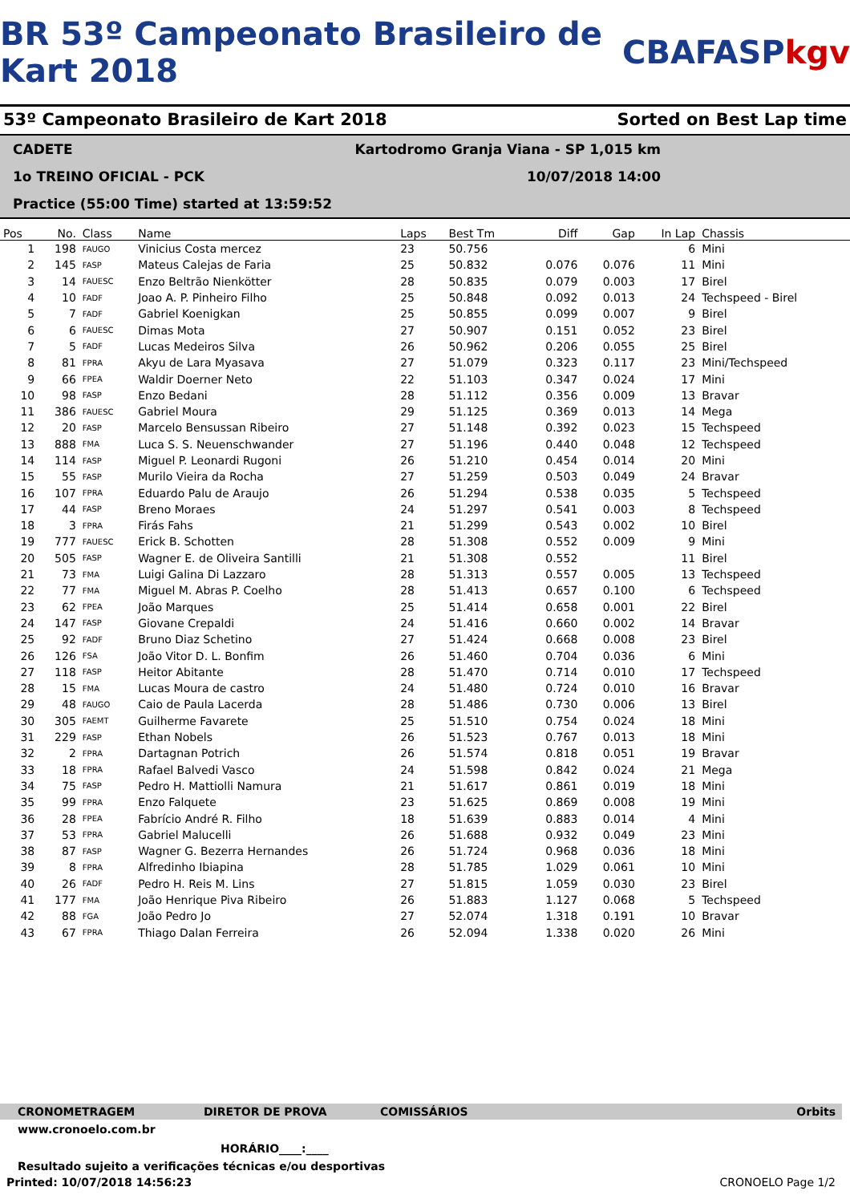BR 53º Campeonato Brasileiro de Kart 2018
CBA FASP kgv
53º Campeonato Brasileiro de Kart 2018 Sorted on Best Lap time
CADETE Kartodromo Granja Viana - SP 1,015 km
1o TREINO OFICIAL - PCK 10/07/2018 14:00
Practice (55:00 Time) started at 13:59:52
| Pos | No. | Class | Name | Laps | Best Tm | Diff | Gap | In Lap | Chassis |
| --- | --- | --- | --- | --- | --- | --- | --- | --- | --- |
| 1 | 198 | FAUGO | Vinicius Costa mercez | 23 | 50.756 | | | 6 | Mini |
| 2 | 145 | FASP | Mateus Calejas de Faria | 25 | 50.832 | 0.076 | 0.076 | 11 | Mini |
| 3 | 14 | FAUESC | Enzo Beltrão Nienkötter | 28 | 50.835 | 0.079 | 0.003 | 17 | Birel |
| 4 | 10 | FADF | Joao A. P. Pinheiro Filho | 25 | 50.848 | 0.092 | 0.013 | 24 | Techspeed - Birel |
| 5 | 7 | FADF | Gabriel Koenigkan | 25 | 50.855 | 0.099 | 0.007 | 9 | Birel |
| 6 | 6 | FAUESC | Dimas Mota | 27 | 50.907 | 0.151 | 0.052 | 23 | Birel |
| 7 | 5 | FADF | Lucas Medeiros Silva | 26 | 50.962 | 0.206 | 0.055 | 25 | Birel |
| 8 | 81 | FPRA | Akyu de Lara Myasava | 27 | 51.079 | 0.323 | 0.117 | 23 | Mini/Techspeed |
| 9 | 66 | FPEA | Waldir Doerner Neto | 22 | 51.103 | 0.347 | 0.024 | 17 | Mini |
| 10 | 98 | FASP | Enzo Bedani | 28 | 51.112 | 0.356 | 0.009 | 13 | Bravar |
| 11 | 386 | FAUESC | Gabriel Moura | 29 | 51.125 | 0.369 | 0.013 | 14 | Mega |
| 12 | 20 | FASP | Marcelo Bensussan Ribeiro | 27 | 51.148 | 0.392 | 0.023 | 15 | Techspeed |
| 13 | 888 | FMA | Luca S. S. Neuenschwander | 27 | 51.196 | 0.440 | 0.048 | 12 | Techspeed |
| 14 | 114 | FASP | Miguel P. Leonardi Rugoni | 26 | 51.210 | 0.454 | 0.014 | 20 | Mini |
| 15 | 55 | FASP | Murilo Vieira da Rocha | 27 | 51.259 | 0.503 | 0.049 | 24 | Bravar |
| 16 | 107 | FPRA | Eduardo Palu de Araujo | 26 | 51.294 | 0.538 | 0.035 | 5 | Techspeed |
| 17 | 44 | FASP | Breno Moraes | 24 | 51.297 | 0.541 | 0.003 | 8 | Techspeed |
| 18 | 3 | FPRA | Firás Fahs | 21 | 51.299 | 0.543 | 0.002 | 10 | Birel |
| 19 | 777 | FAUESC | Erick B. Schotten | 28 | 51.308 | 0.552 | 0.009 | 9 | Mini |
| 20 | 505 | FASP | Wagner E. de Oliveira Santilli | 21 | 51.308 | 0.552 | | 11 | Birel |
| 21 | 73 | FMA | Luigi Galina Di Lazzaro | 28 | 51.313 | 0.557 | 0.005 | 13 | Techspeed |
| 22 | 77 | FMA | Miguel M. Abras P. Coelho | 28 | 51.413 | 0.657 | 0.100 | 6 | Techspeed |
| 23 | 62 | FPEA | João Marques | 25 | 51.414 | 0.658 | 0.001 | 22 | Birel |
| 24 | 147 | FASP | Giovane Crepaldi | 24 | 51.416 | 0.660 | 0.002 | 14 | Bravar |
| 25 | 92 | FADF | Bruno Diaz Schetino | 27 | 51.424 | 0.668 | 0.008 | 23 | Birel |
| 26 | 126 | FSA | João Vitor D. L. Bonfim | 26 | 51.460 | 0.704 | 0.036 | 6 | Mini |
| 27 | 118 | FASP | Heitor Abitante | 28 | 51.470 | 0.714 | 0.010 | 17 | Techspeed |
| 28 | 15 | FMA | Lucas Moura de castro | 24 | 51.480 | 0.724 | 0.010 | 16 | Bravar |
| 29 | 48 | FAUGO | Caio de Paula Lacerda | 28 | 51.486 | 0.730 | 0.006 | 13 | Birel |
| 30 | 305 | FAEMT | Guilherme Favarete | 25 | 51.510 | 0.754 | 0.024 | 18 | Mini |
| 31 | 229 | FASP | Ethan Nobels | 26 | 51.523 | 0.767 | 0.013 | 18 | Mini |
| 32 | 2 | FPRA | Dartagnan Potrich | 26 | 51.574 | 0.818 | 0.051 | 19 | Bravar |
| 33 | 18 | FPRA | Rafael Balvedi Vasco | 24 | 51.598 | 0.842 | 0.024 | 21 | Mega |
| 34 | 75 | FASP | Pedro H. Mattiolli Namura | 21 | 51.617 | 0.861 | 0.019 | 18 | Mini |
| 35 | 99 | FPRA | Enzo Falquete | 23 | 51.625 | 0.869 | 0.008 | 19 | Mini |
| 36 | 28 | FPEA | Fabrício André R. Filho | 18 | 51.639 | 0.883 | 0.014 | 4 | Mini |
| 37 | 53 | FPRA | Gabriel Malucelli | 26 | 51.688 | 0.932 | 0.049 | 23 | Mini |
| 38 | 87 | FASP | Wagner G. Bezerra Hernandes | 26 | 51.724 | 0.968 | 0.036 | 18 | Mini |
| 39 | 8 | FPRA | Alfredinho Ibiapina | 28 | 51.785 | 1.029 | 0.061 | 10 | Mini |
| 40 | 26 | FADF | Pedro H. Reis M. Lins | 27 | 51.815 | 1.059 | 0.030 | 23 | Birel |
| 41 | 177 | FMA | João Henrique Piva Ribeiro | 26 | 51.883 | 1.127 | 0.068 | 5 | Techspeed |
| 42 | 88 | FGA | João Pedro Jo | 27 | 52.074 | 1.318 | 0.191 | 10 | Bravar |
| 43 | 67 | FPRA | Thiago Dalan Ferreira | 26 | 52.094 | 1.338 | 0.020 | 26 | Mini |
CRONOMETRAGEM DIRETOR DE PROVA COMISSÁRIOS Orbits
www.cronoelo.com.br
HORÁRIO____:____
Resultado sujeito a verificações técnicas e/ou desportivas
Printed: 10/07/2018 14:56:23 CRONOELO Page 1/2